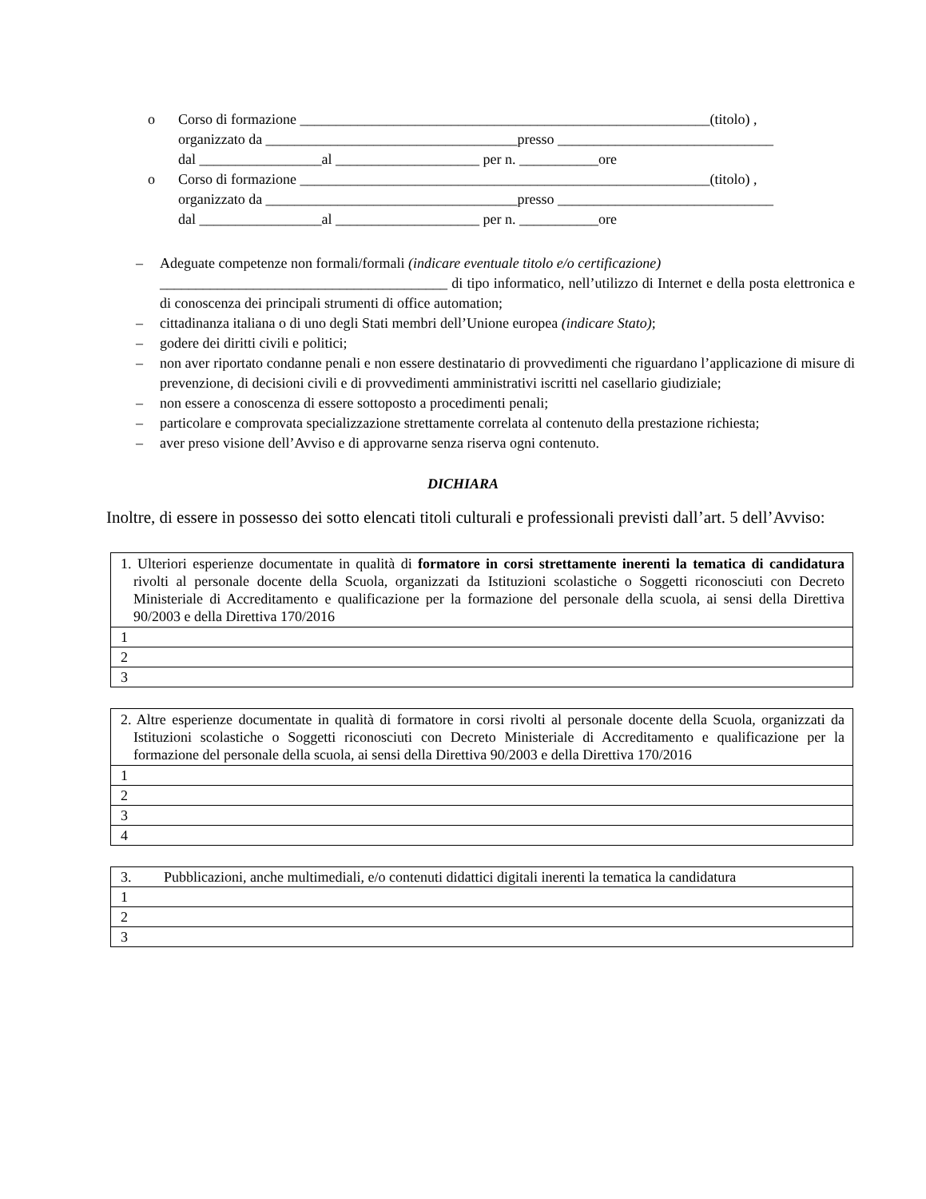o Corso di formazione _________________________________________________________(titolo) ,
organizzato da ___________________________________presso ______________________________
dal _________________al ____________________ per n. ___________ore
o Corso di formazione _________________________________________________________(titolo) ,
organizzato da ___________________________________presso ______________________________
dal _________________al ____________________ per n. ___________ore
– Adeguate competenze non formali/formali (indicare eventuale titolo e/o certificazione)
________________________________________ di tipo informatico, nell’utilizzo di Internet e della posta elettronica e di conoscenza dei principali strumenti di office automation;
– cittadinanza italiana o di uno degli Stati membri dell’Unione europea (indicare Stato);
– godere dei diritti civili e politici;
– non aver riportato condanne penali e non essere destinatario di provvedimenti che riguardano l’applicazione di misure di prevenzione, di decisioni civili e di provvedimenti amministrativi iscritti nel casellario giudiziale;
– non essere a conoscenza di essere sottoposto a procedimenti penali;
– particolare e comprovata specializzazione strettamente correlata al contenuto della prestazione richiesta;
– aver preso visione dell’Avviso e di approvarne senza riserva ogni contenuto.
DICHIARA
Inoltre, di essere in possesso dei sotto elencati titoli culturali e professionali previsti dall’art. 5 dell’Avviso:
| 1. Ulteriori esperienze documentate in qualità di formatore in corsi strettamente inerenti la tematica di candidatura rivolti al personale docente della Scuola, organizzati da Istituzioni scolastiche o Soggetti riconosciuti con Decreto Ministeriale di Accreditamento e qualificazione per la formazione del personale della scuola, ai sensi della Direttiva 90/2003 e della Direttiva 170/2016 |
| 1 |
| 2 |
| 3 |
| 2. Altre esperienze documentate in qualità di formatore in corsi rivolti al personale docente della Scuola, organizzati da Istituzioni scolastiche o Soggetti riconosciuti con Decreto Ministeriale di Accreditamento e qualificazione per la formazione del personale della scuola, ai sensi della Direttiva 90/2003 e della Direttiva 170/2016 |
| 1 |
| 2 |
| 3 |
| 4 |
| 3. Pubblicazioni, anche multimediali, e/o contenuti didattici digitali inerenti la tematica la candidatura |
| 1 |
| 2 |
| 3 |